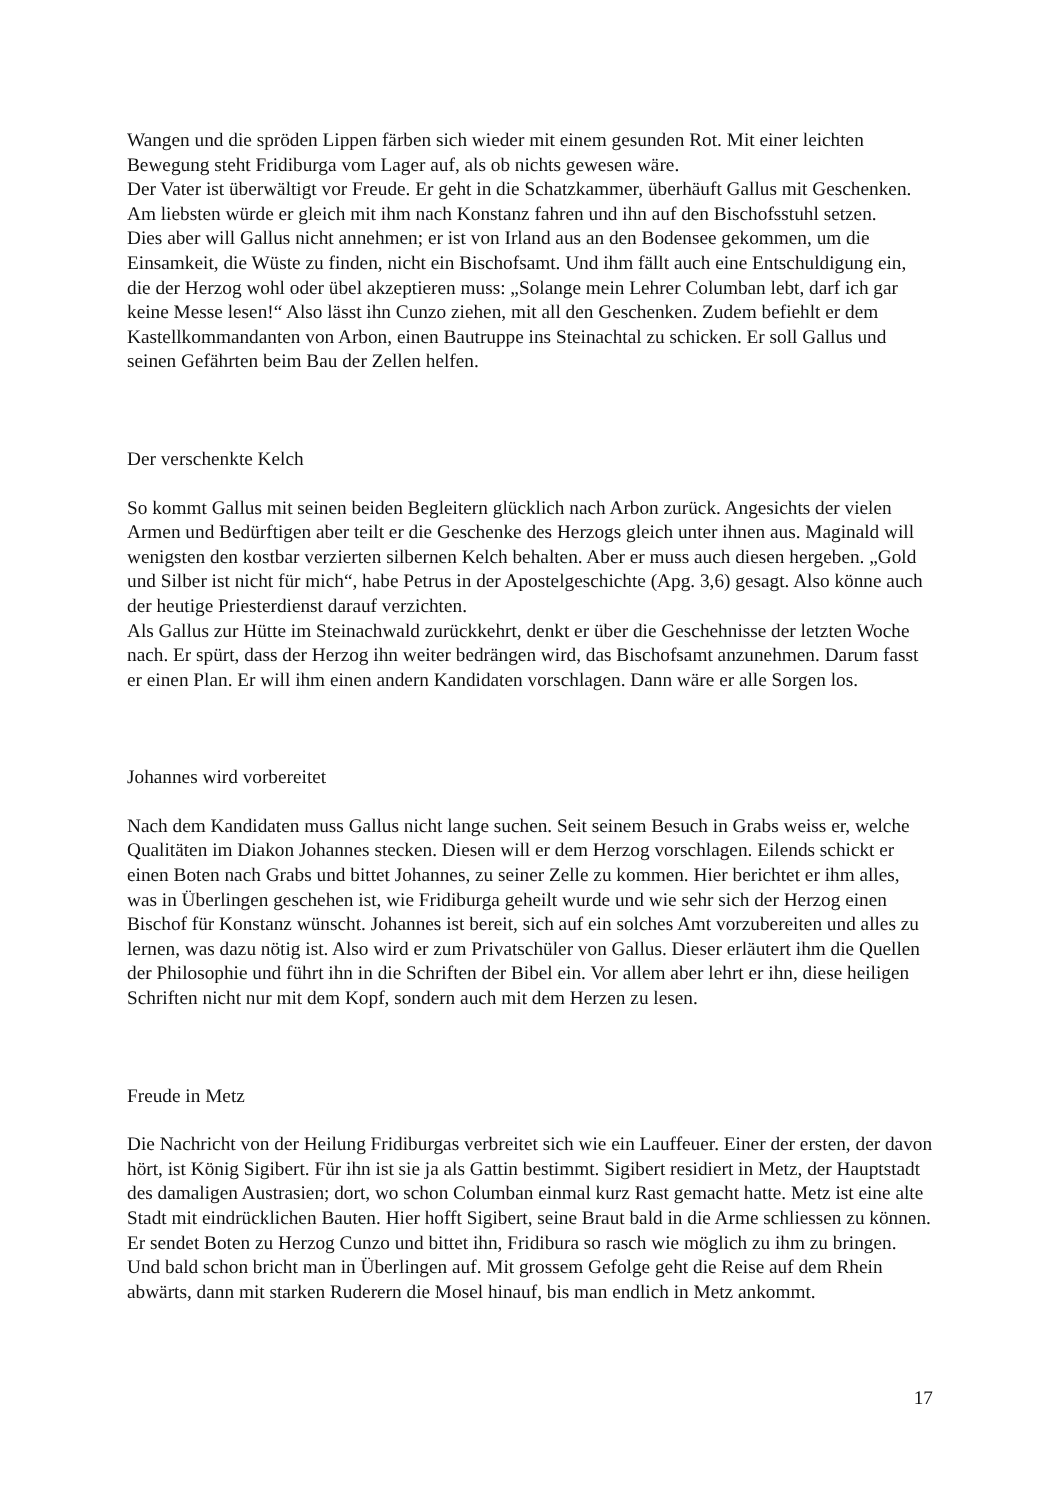Wangen und die spröden Lippen färben sich wieder mit einem gesunden Rot. Mit einer leichten Bewegung steht Fridiburga vom Lager auf, als ob nichts gewesen wäre.
Der Vater ist überwältigt vor Freude. Er geht in die Schatzkammer, überhäuft Gallus mit Geschenken. Am liebsten würde er gleich mit ihm nach Konstanz fahren und ihn auf den Bischofsstuhl setzen.
Dies aber will Gallus nicht annehmen; er ist von Irland aus an den Bodensee gekommen, um die Einsamkeit, die Wüste zu finden, nicht ein Bischofsamt. Und ihm fällt auch eine Entschuldigung ein, die der Herzog wohl oder übel akzeptieren muss: „Solange mein Lehrer Columban lebt, darf ich gar keine Messe lesen!“ Also lässt ihn Cunzo ziehen, mit all den Geschenken. Zudem befiehlt er dem Kastellkommandanten von Arbon, einen Bautruppe ins Steinachtal zu schicken. Er soll Gallus und seinen Gefährten beim Bau der Zellen helfen.
Der verschenkte Kelch
So kommt Gallus mit seinen beiden Begleitern glücklich nach Arbon zurück. Angesichts der vielen Armen und Bedürftigen aber teilt er die Geschenke des Herzogs gleich unter ihnen aus. Maginald will wenigsten den kostbar verzierten silbernen Kelch behalten. Aber er muss auch diesen hergeben. „Gold und Silber ist nicht für mich“, habe Petrus in der Apostelgeschichte (Apg. 3,6) gesagt. Also könne auch der heutige Priesterdienst darauf verzichten.
Als Gallus zur Hütte im Steinachwald zurückkehrt, denkt er über die Geschehnisse der letzten Woche nach. Er spürt, dass der Herzog ihn weiter bedrängen wird, das Bischofsamt anzunehmen. Darum fasst er einen Plan. Er will ihm einen andern Kandidaten vorschlagen. Dann wäre er alle Sorgen los.
Johannes wird vorbereitet
Nach dem Kandidaten muss Gallus nicht lange suchen. Seit seinem Besuch in Grabs weiss er, welche Qualitäten im Diakon Johannes stecken. Diesen will er dem Herzog vorschlagen. Eilends schickt er einen Boten nach Grabs und bittet Johannes, zu seiner Zelle zu kommen. Hier berichtet er ihm alles, was in Überlingen geschehen ist, wie Fridiburga geheilt wurde und wie sehr sich der Herzog einen Bischof für Konstanz wünscht. Johannes ist bereit, sich auf ein solches Amt vorzubereiten und alles zu lernen, was dazu nötig ist. Also wird er zum Privatschüler von Gallus. Dieser erläutert ihm die Quellen der Philosophie und führt ihn in die Schriften der Bibel ein. Vor allem aber lehrt er ihn, diese heiligen Schriften nicht nur mit dem Kopf, sondern auch mit dem Herzen zu lesen.
Freude in Metz
Die Nachricht von der Heilung Fridiburgas verbreitet sich wie ein Lauffeuer. Einer der ersten, der davon hört, ist König Sigibert. Für ihn ist sie ja als Gattin bestimmt. Sigibert residiert in Metz, der Hauptstadt des damaligen Austrasien; dort, wo schon Columban einmal kurz Rast gemacht hatte. Metz ist eine alte Stadt mit eindrücklichen Bauten. Hier hofft Sigibert, seine Braut bald in die Arme schliessen zu können. Er sendet Boten zu Herzog Cunzo und bittet ihn, Fridibura so rasch wie möglich zu ihm zu bringen. Und bald schon bricht man in Überlingen auf. Mit grossem Gefolge geht die Reise auf dem Rhein abwärts, dann mit starken Ruderern die Mosel hinauf, bis man endlich in Metz ankommt.
17